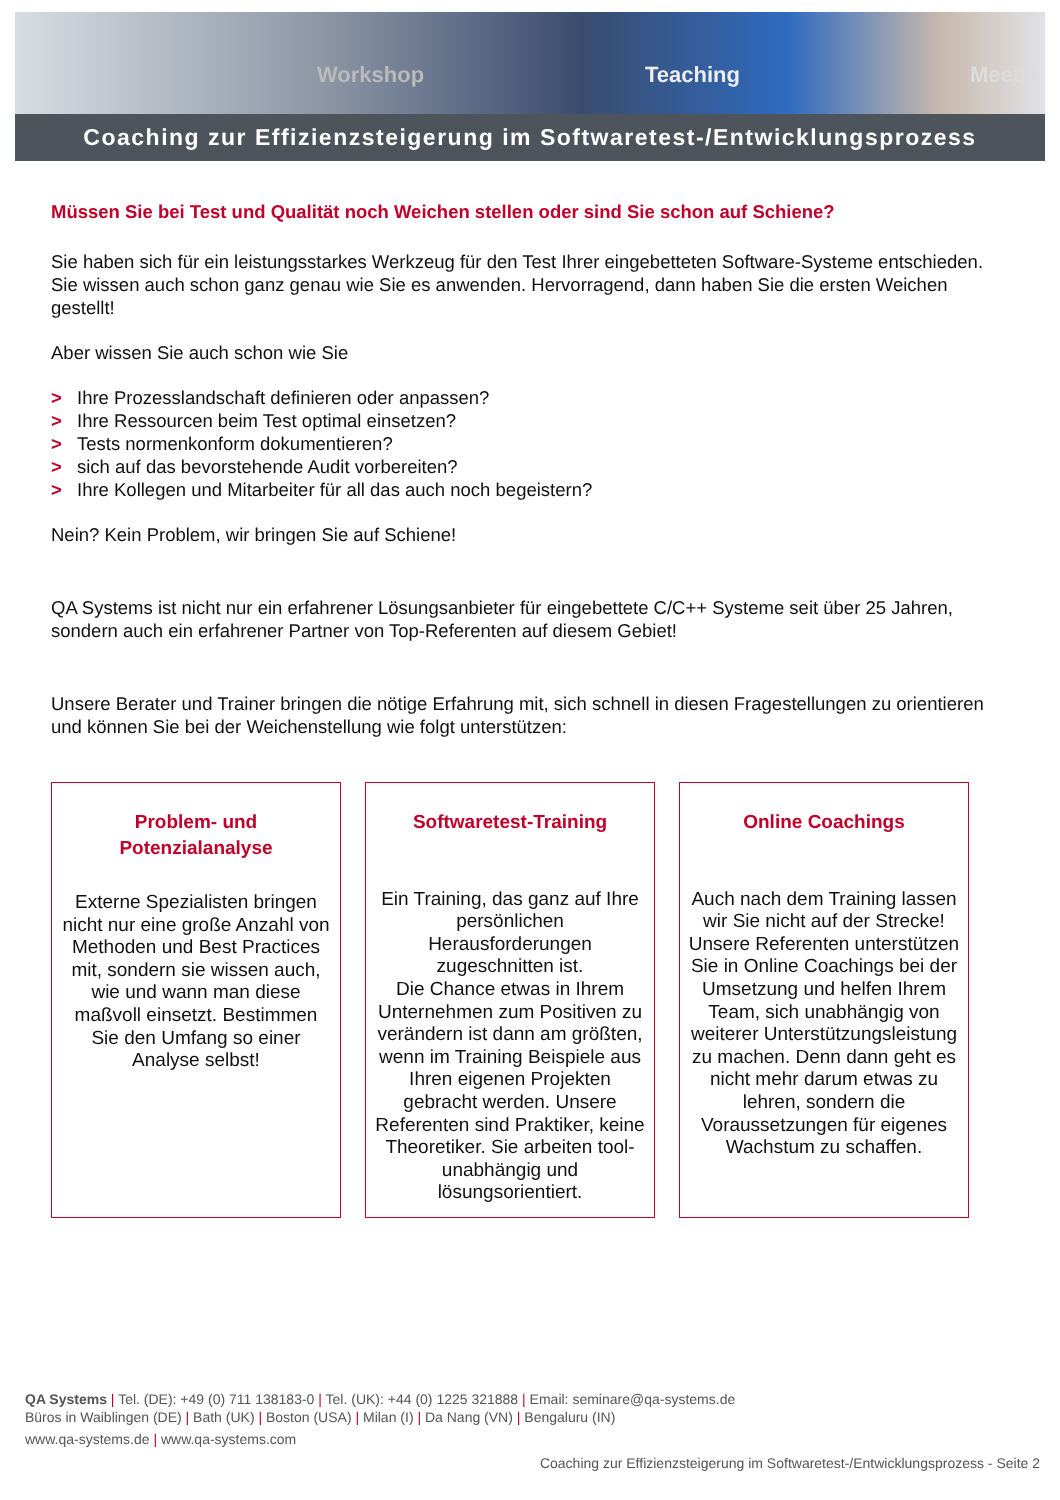Workshop Teaching Meetin
Coaching zur Effizienzsteigerung im Softwaretest-/Entwicklungsprozess
Müssen Sie bei Test und Qualität noch Weichen stellen oder sind Sie schon auf Schiene?
Sie haben sich für ein leistungsstarkes Werkzeug für den Test Ihrer eingebetteten Software-Systeme entschieden. Sie wissen auch schon ganz genau wie Sie es anwenden. Hervorragend, dann haben Sie die ersten Weichen gestellt!
Aber wissen Sie auch schon wie Sie
> Ihre Prozesslandschaft definieren oder anpassen?
> Ihre Ressourcen beim Test optimal einsetzen?
> Tests normenkonform dokumentieren?
> sich auf das bevorstehende Audit vorbereiten?
> Ihre Kollegen und Mitarbeiter für all das auch noch begeistern?
Nein? Kein Problem, wir bringen Sie auf Schiene!
QA Systems ist nicht nur ein erfahrener Lösungsanbieter für eingebettete C/C++ Systeme seit über 25 Jahren, sondern auch ein erfahrener Partner von Top-Referenten auf diesem Gebiet!
Unsere Berater und Trainer bringen die nötige Erfahrung mit, sich schnell in diesen Fragestellungen zu orientieren und können Sie bei der Weichenstellung wie folgt unterstützen:
Problem- und
Potenzialanalyse
Externe Spezialisten bringen nicht nur eine große Anzahl von Methoden und Best Practices mit, sondern sie wissen auch, wie und wann man diese maßvoll einsetzt. Bestimmen Sie den Umfang so einer Analyse selbst!
Softwaretest-Training
Ein Training, das ganz auf Ihre persönlichen Herausforderungen zugeschnitten ist.
Die Chance etwas in Ihrem Unternehmen zum Positiven zu verändern ist dann am größten, wenn im Training Beispiele aus Ihren eigenen Projekten gebracht werden. Unsere Referenten sind Praktiker, keine Theoretiker. Sie arbeiten tool-unabhängig und lösungsorientiert.
Online Coachings
Auch nach dem Training lassen wir Sie nicht auf der Strecke!
Unsere Referenten unterstützen Sie in Online Coachings bei der Umsetzung und helfen Ihrem Team, sich unabhängig von weiterer Unterstützungsleistung zu machen. Denn dann geht es nicht mehr darum etwas zu lehren, sondern die Voraussetzungen für eigenes Wachstum zu schaffen.
QA Systems | Tel. (DE): +49 (0) 711 138183-0 | Tel. (UK): +44 (0) 1225 321888 | Email: seminare@qa-systems.de
Büros in Waiblingen (DE) | Bath (UK) | Boston (USA) | Milan (I) | Da Nang (VN) | Bengaluru (IN)
www.qa-systems.de | www.qa-systems.com
Coaching zur Effizienzsteigerung im Softwaretest-/Entwicklungsprozess - Seite 2